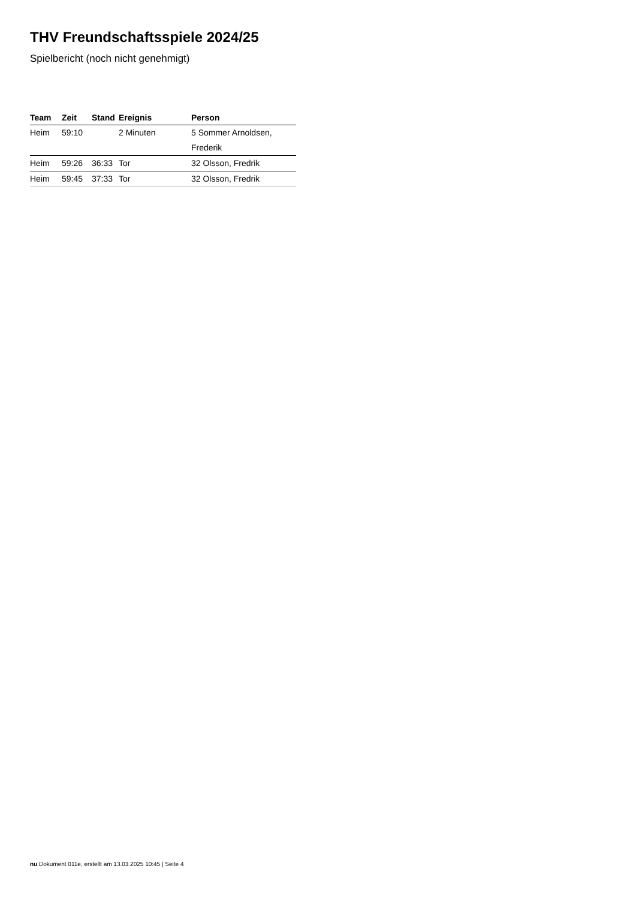THV Freundschaftsspiele 2024/25
Spielbericht (noch nicht genehmigt)
| Team | Zeit | Stand | Ereignis | Person |
| --- | --- | --- | --- | --- |
| Heim | 59:10 | | 2 Minuten | 5 Sommer Arnoldsen, Frederik |
| Heim | 59:26 | 36:33 | Tor | 32 Olsson, Fredrik |
| Heim | 59:45 | 37:33 | Tor | 32 Olsson, Fredrik |
nu.Dokument 011e, erstellt am 13.03.2025 10:45 | Seite 4